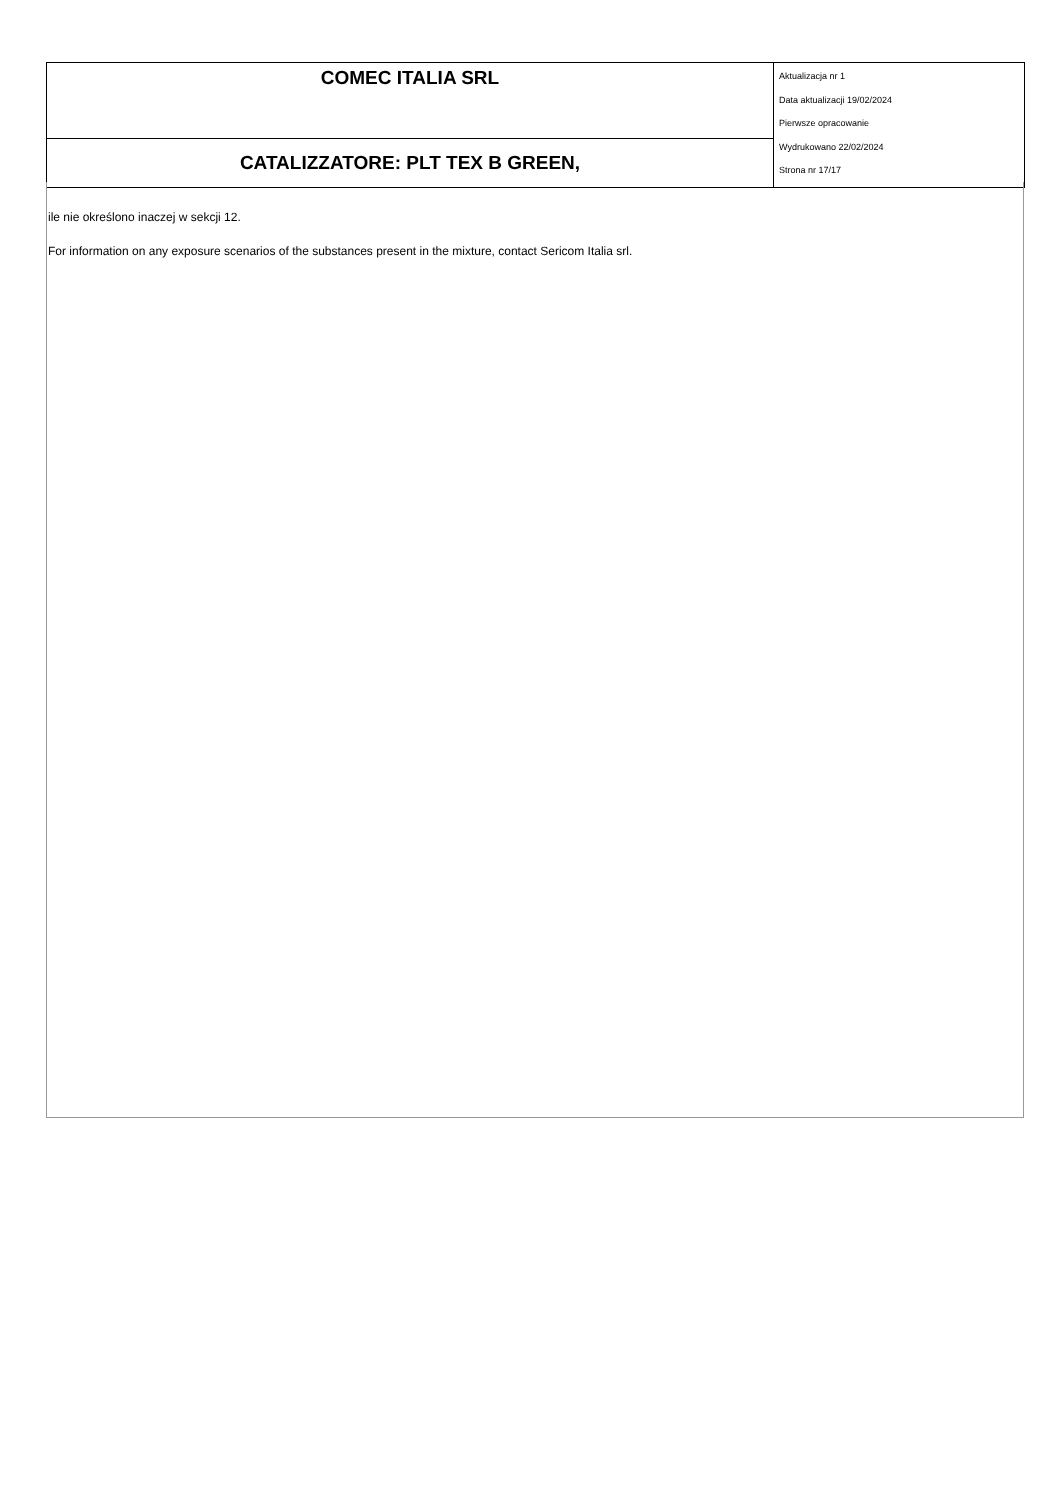| COMEC ITALIA SRL | Aktualizacja nr 1 Data aktualizacji 19/02/2024 Pierwsze opracowanie Wydrukowano 22/02/2024 Strona nr 17/17 |
| CATALIZZATORE: PLT TEX B GREEN, | |
ile nie określono inaczej w sekcji 12.
For information on any exposure scenarios of the substances present in the mixture, contact Sericom Italia srl.